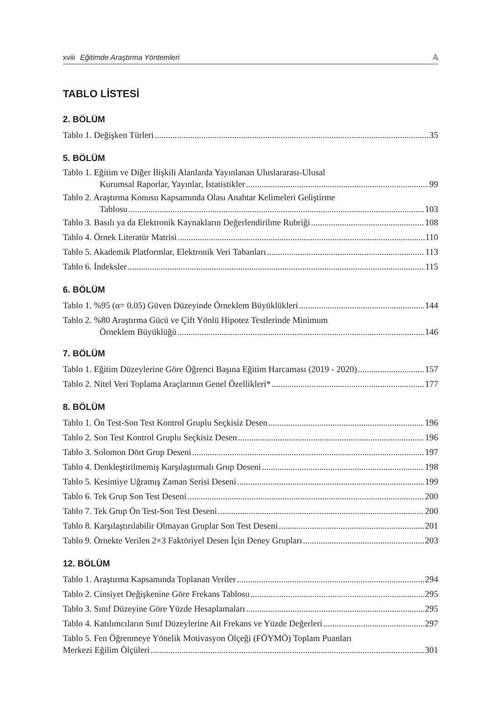xviii Eğitimde Araştırma Yöntemleri 𝔸
TABLO LİSTESİ
2. BÖLÜM
Tablo 1. Değişken Türleri 35
5. BÖLÜM
Tablo 1. Eğitim ve Diğer İlişkili Alanlarda Yayınlanan Uluslararası-Ulusal
Kurumsal Raporlar, Yayınlar, İstatistikler 99
Tablo 2. Araştırma Konusu Kapsamında Olası Anahtar Kelimeleri Geliştirme
Tablosu 103
Tablo 3. Basılı ya da Elektronik Kaynakların Değerlendirilme Rubriği 108
Tablo 4. Örnek Literatür Matrisi 110
Tablo 5. Akademik Platformlar, Elektronik Veri Tabanları 113
Tablo 6. İndeksler 115
6. BÖLÜM
Tablo 1. %95 (α= 0.05) Güven Düzeyinde Örneklem Büyüklükleri 144
Tablo 2. %80 Araştırma Gücü ve Çift Yönlü Hipotez Testlerinde Minimum
Örneklem Büyüklüğü 146
7. BÖLÜM
Tablo 1. Eğitim Düzeylerine Göre Öğrenci Başına Eğitim Harcaması (2019 - 2020) 157
Tablo 2. Nitel Veri Toplama Araçlarının Genel Özellikleri* 177
8. BÖLÜM
Tablo 1. Ön Test-Son Test Kontrol Gruplu Seçkisiz Desen 196
Tablo 2. Son Test Kontrol Gruplu Seçkisiz Desen 196
Tablo 3. Solomon Dört Grup Deseni 197
Tablo 4. Denkleştirilmemiş Karşılaştırmalı Grup Deseni 198
Tablo 5. Kesintiye Uğramış Zaman Serisi Deseni 199
Tablo 6. Tek Grup Son Test Deseni 200
Tablo 7. Tek Grup Ön Test-Son Test Deseni 200
Tablo 8. Karşılaştırılabilir Olmayan Gruplar Son Test Deseni 201
Tablo 9. Örnekte Verilen 2×3 Faktöriyel Desen İçin Deney Grupları 203
12. BÖLÜM
Tablo 1. Araştırma Kapsamında Toplanan Veriler 294
Tablo 2. Cinsiyet Değişkenine Göre Frekans Tablosu 295
Tablo 3. Sınıf Düzeyine Göre Yüzde Hesaplamaları 295
Tablo 4. Katılımcıların Sınıf Düzeylerine Ait Frekans ve Yüzde Değerleri 297
Tablo 5. Fen Öğrenmeye Yönelik Motivasyon Ölçeği (FÖYMÖ) Toplam Puanları
Merkezi Eğilim Ölçüleri 301